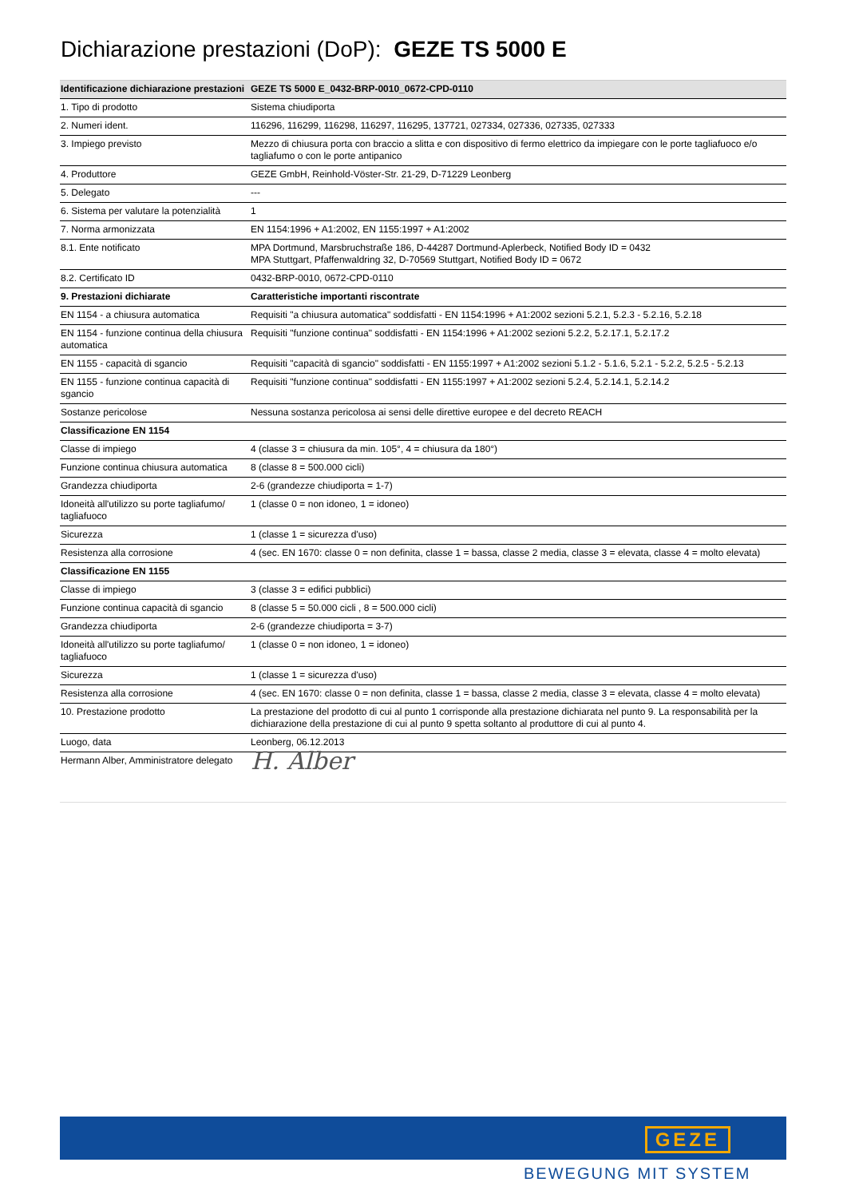Dichiarazione prestazioni (DoP): GEZE TS 5000 E
| Identificazione dichiarazione prestazioni | GEZE TS 5000 E_0432-BRP-0010_0672-CPD-0110 |
| --- | --- |
| 1. Tipo di prodotto | Sistema chiudiporta |
| 2. Numeri ident. | 116296, 116299, 116298, 116297, 116295, 137721, 027334, 027336, 027335, 027333 |
| 3. Impiego previsto | Mezzo di chiusura porta con braccio a slitta e con dispositivo di fermo elettrico da impiegare con le porte tagliafuoco e/o tagliafumo o con le porte antipanico |
| 4. Produttore | GEZE GmbH, Reinhold-Vöster-Str. 21-29, D-71229 Leonberg |
| 5. Delegato | --- |
| 6. Sistema per valutare la potenzialità | 1 |
| 7. Norma armonizzata | EN 1154:1996 + A1:2002, EN 1155:1997 + A1:2002 |
| 8.1. Ente notificato | MPA Dortmund, Marsbruchstraße 186, D-44287 Dortmund-Aplerbeck, Notified Body ID = 0432 MPA Stuttgart, Pfaffenwaldring 32, D-70569 Stuttgart, Notified Body ID = 0672 |
| 8.2. Certificato ID | 0432-BRP-0010, 0672-CPD-0110 |
| 9. Prestazioni dichiarate | Caratteristiche importanti riscontrate |
| EN 1154 - a chiusura automatica | Requisiti "a chiusura automatica" soddisfatti - EN 1154:1996 + A1:2002 sezioni 5.2.1, 5.2.3 - 5.2.16, 5.2.18 |
| EN 1154 - funzione continua della chiusura automatica | Requisiti "funzione continua" soddisfatti - EN 1154:1996 + A1:2002 sezioni 5.2.2, 5.2.17.1, 5.2.17.2 |
| EN 1155 - capacità di sgancio | Requisiti "capacità di sgancio" soddisfatti - EN 1155:1997 + A1:2002 sezioni 5.1.2 - 5.1.6, 5.2.1 - 5.2.2, 5.2.5 - 5.2.13 |
| EN 1155 - funzione continua capacità di sgancio | Requisiti "funzione continua" soddisfatti - EN 1155:1997 + A1:2002 sezioni 5.2.4, 5.2.14.1, 5.2.14.2 |
| Sostanze pericolose | Nessuna sostanza pericolosa ai sensi delle direttive europee e del decreto REACH |
| Classificazione EN 1154 | |
| Classe di impiego | 4 (classe 3 = chiusura da min. 105°, 4 = chiusura da 180°) |
| Funzione continua chiusura automatica | 8 (classe 8 = 500.000 cicli) |
| Grandezza chiudiporta | 2-6 (grandezze chiudiporta = 1-7) |
| Idoneità all'utilizzo su porte tagliafumo/ tagliafuoco | 1 (classe 0 = non idoneo, 1 = idoneo) |
| Sicurezza | 1 (classe 1 = sicurezza d'uso) |
| Resistenza alla corrosione | 4 (sec. EN 1670: classe 0 = non definita, classe 1 = bassa, classe 2 media, classe 3 = elevata, classe 4 = molto elevata) |
| Classificazione EN 1155 | |
| Classe di impiego | 3 (classe 3 = edifici pubblici) |
| Funzione continua capacità di sgancio | 8 (classe 5 = 50.000 cicli , 8 = 500.000 cicli) |
| Grandezza chiudiporta | 2-6 (grandezze chiudiporta = 3-7) |
| Idoneità all'utilizzo su porte tagliafumo/ tagliafuoco | 1 (classe 0 = non idoneo, 1 = idoneo) |
| Sicurezza | 1 (classe 1 = sicurezza d'uso) |
| Resistenza alla corrosione | 4 (sec. EN 1670: classe 0 = non definita, classe 1 = bassa, classe 2 media, classe 3 = elevata, classe 4 = molto elevata) |
| 10. Prestazione prodotto | La prestazione del prodotto di cui al punto 1 corrisponde alla prestazione dichiarata nel punto 9. La responsabilità per la dichiarazione della prestazione di cui al punto 9 spetta soltanto al produttore di cui al punto 4. |
| Luogo, data | Leonberg, 06.12.2013 |
| Hermann Alber, Amministratore delegato | H. Alber |
GEZE
BEWEGUNG MIT SYSTEM